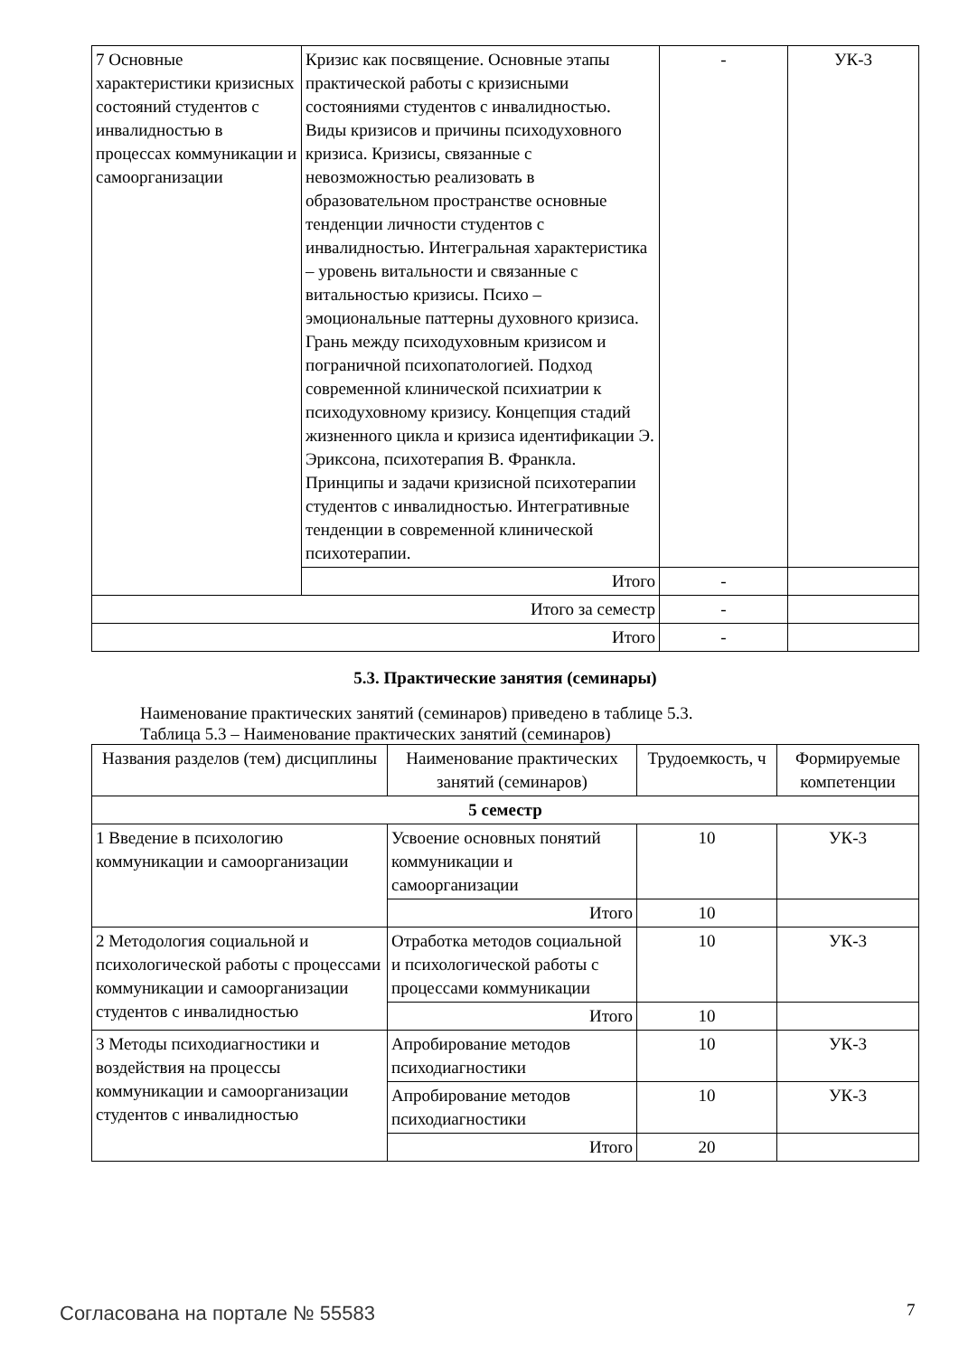| 7 Основные характеристики кризисных состояний студентов с инвалидностью в процессах коммуникации и самоорганизации | Кризис как посвящение. Основные этапы практической работы с кризисными состояниями студентов с инвалидностью. Виды кризисов и причины психодуховного кризиса. Кризисы, связанные с невозможностью реализовать в образовательном пространстве основные тенденции личности студентов с инвалидностью. Интегральная характеристика – уровень витальности и связанные с витальностью кризисы. Психо – эмоциональные паттерны духовного кризиса. Грань между психодуховным кризисом и пограничной психопатологией. Подход современной клинической психиатрии к психодуховному кризису. Концепция стадий жизненного цикла и кризиса идентификации Э. Эриксона, психотерапия В. Франкла. Принципы и задачи кризисной психотерапии студентов с инвалидностью. Интегративные тенденции в современной клинической психотерапии. | - | УК-3 |
| | Итого | - | |
| Итого за семестр | | - | |
| Итого | | - | |
5.3. Практические занятия (семинары)
Наименование практических занятий (семинаров) приведено в таблице 5.3.
Таблица 5.3 – Наименование практических занятий (семинаров)
| Названия разделов (тем) дисциплины | Наименование практических занятий (семинаров) | Трудоемкость, ч | Формируемые компетенции |
| --- | --- | --- | --- |
| 5 семестр | | | |
| 1 Введение в психологию коммуникации и самоорганизации | Усвоение основных понятий коммуникации и самоорганизации | 10 | УК-3 |
| | Итого | 10 | |
| 2 Методология социальной и психологической работы с процессами коммуникации и самоорганизации студентов с инвалидностью | Отработка методов социальной и психологической работы с процессами коммуникации | 10 | УК-3 |
| | Итого | 10 | |
| 3 Методы психодиагностики и воздействия на процессы коммуникации и самоорганизации студентов с инвалидностью | Апробирование методов психодиагностики | 10 | УК-3 |
| | Апробирование методов психодиагностики | 10 | УК-3 |
| | Итого | 20 | |
Согласована на портале № 55583 7